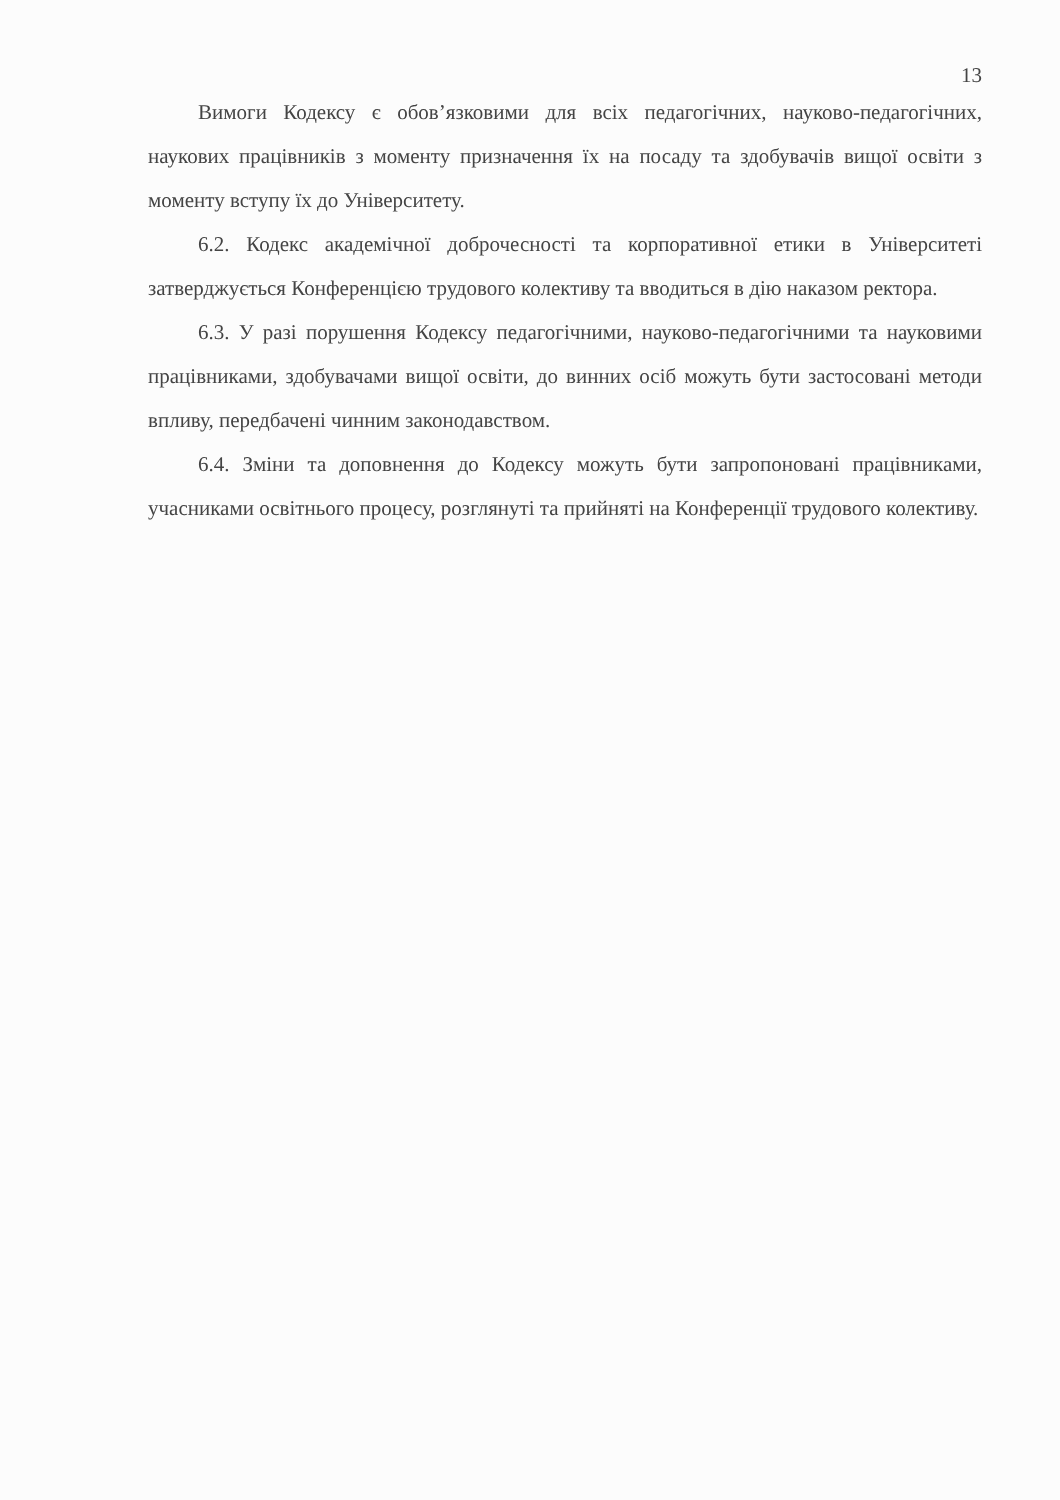13
Вимоги Кодексу є обов’язковими для всіх педагогічних, науково-педагогічних, наукових працівників з моменту призначення їх на посаду та здобувачів вищої освіти з моменту вступу їх до Університету.
6.2. Кодекс академічної доброчесності та корпоративної етики в Університеті затверджується Конференцією трудового колективу та вводиться в дію наказом ректора.
6.3. У разі порушення Кодексу педагогічними, науково-педагогічними та науковими працівниками, здобувачами вищої освіти, до винних осіб можуть бути застосовані методи впливу, передбачені чинним законодавством.
6.4. Зміни та доповнення до Кодексу можуть бути запропоновані працівниками, учасниками освітнього процесу, розглянуті та прийняті на Конференції трудового колективу.